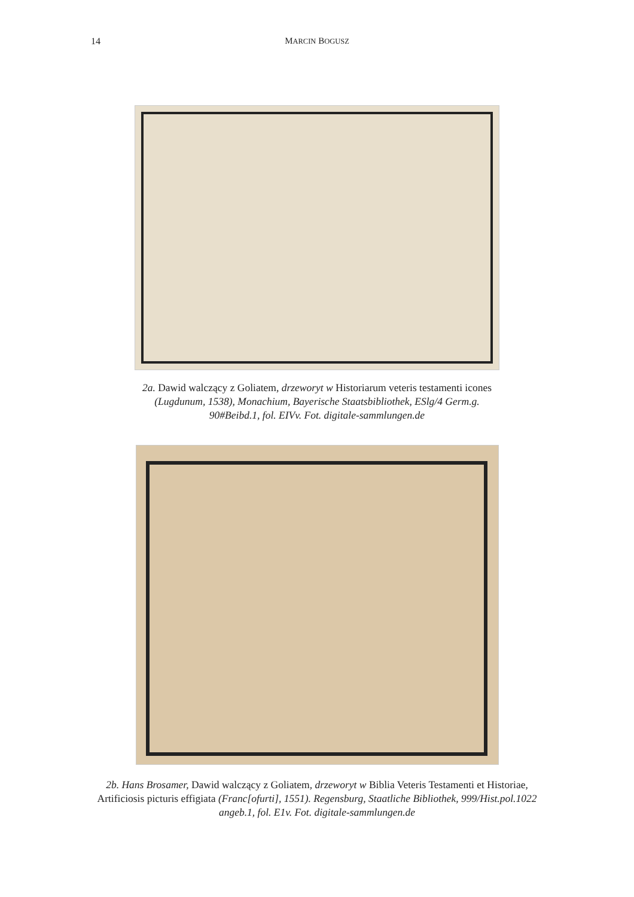14 MARCIN BOGUSZ
2a. Dawid walczący z Goliatem, drzeworyt w Historiarum veteris testamenti icones (Lugdunum, 1538), Monachium, Bayerische Staatsbibliothek, ESlg/4 Germ.g. 90#Beibd.1, fol. EIVv. Fot. digitale-sammlungen.de
2b. Hans Brosamer, Dawid walczący z Goliatem, drzeworyt w Biblia Veteris Testamenti et Historiae, Artificiosis picturis effigiata (Franc[ofurti], 1551). Regensburg, Staatliche Bibliothek, 999/Hist.pol.1022 angeb.1, fol. E1v. Fot. digitale-sammlungen.de